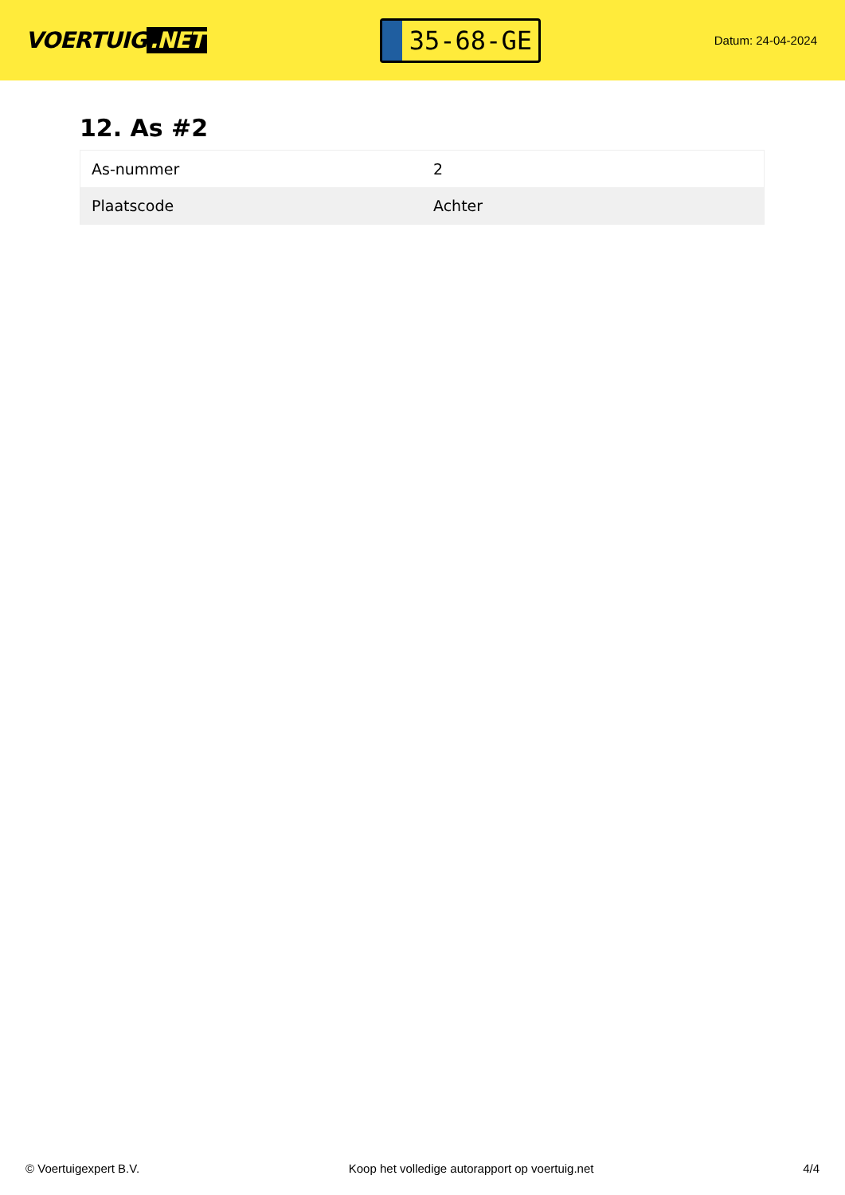VOERTUIG.NET
35-68-GE
Datum: 24-04-2024
12. As #2
| As-nummer | 2 |
| Plaatscode | Achter |
© Voertuigexpert B.V. Koop het volledige autorapport op voertuig.net 4/4